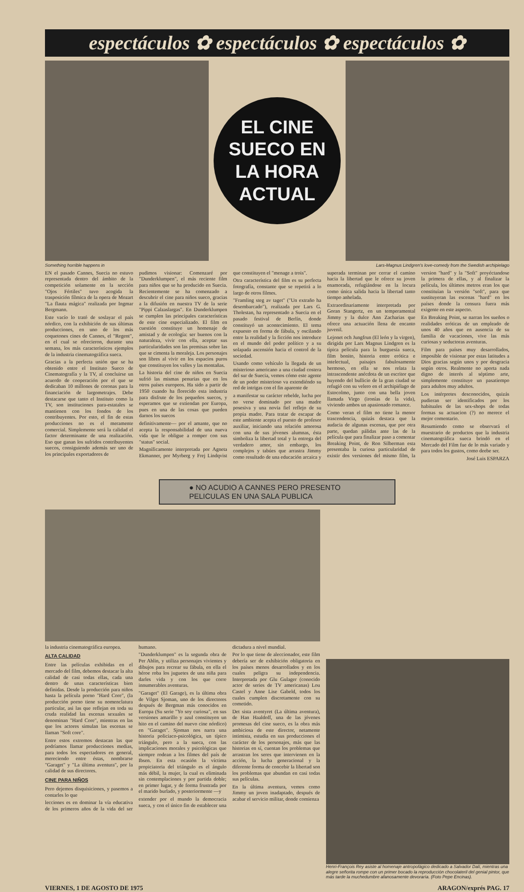espectáculos ✿ espectáculos ✿ espectáculos ✿
EL CINE
SUECO EN
LA HORA
ACTUAL
Something horrible happens in Lars-Magnus Lindgren's love-comedy from the Swedish archipielago
EN el pasado Cannes, Suecia no estuvo representada dentro del ámbito de la competición solamente en la sección "Ojos Fértiles" tuvo acogida la trasposición fílmica de la opera de Mozart "La flauta mágica" realizada por Ingmar Bergmann.
Este vacío lo trató de soslayar el país nórdico, con la exhibición de sus últimas producciones, en uno de los más coquetones cines de Cannes, el "Regent", en el cual se ofrecieron, durante una semana, los más característicos ejemplos de la industria cinematográfica sueca.
Gracias a la perfecta unión que se ha obtenido entre el Instituto Sueco de Cinematografía y la TV, al concluirse un acuerdo de cooperación por el que se dedicaban 10 millones de coronas para la financiación de largometrajes. Debe destacarse que tanto el Instituto como la TV, son instituciones para-estatales se mantienen con los fondos de los contribuyentes. Por esto, el fin de estas producciones no es el meramente comercial. Simplemente será la calidad el factor determinante de una realización. Eso que ganan los sufridos contribuyentes suecos, consiguiendo además ser uno de los principales exportadores de
pudimos visionar: Comenzaré por "Dunderklumpen", el más reciente film para niños que se ha producido en Suecia. Recientemente se ha comenzado a descubrir el cine para niños sueco, gracias a la difusión en nuestra TV de la serie "Pippi Calzaslargas". En Dunderklumpen se cumplen las principales características de este cine especializado. El film en cuestión constituye un homenaje de amistad y de ecología: ser buenos con la naturaleza, vivir con ella, aceptar sus particularidades son las premisas sobre las que se cimenta la moraleja. Los personajes son libres al vivir en los espacios puros que constituyen los valles y las montañas.
La historia del cine de niños en Suecia sufrió las mismas penurias que en los otros países europeos. Ha sido a partir de 1950 cuando ha florecido esta industria para disfrute de los pequeños suecos, y esperamos que se extiendan por Europa, pues en una de las cosas que pueden darnos los suecos
definitivamente— por el amante, que no acepta la responsabilidad de una nueva vida que le obligue a romper con sus "status" social.
Magníficamente interpretada por Agneta Ekmanner, por Myrberg y Frej Lindqvist que constituyen el "menage a trois".
Otra característica del film es su perfecta fotografía, constante que se repetirá a lo largo de otros filmes.
"Framling steg av taget" ("Un extraño ha desembarcado"), realizada por Lars G. Tholestan, ha representado a Suecia en el pasado festival de Berlín, donde constituyó un acontecimiento. El tema expuesto en forma de fábula, y oscilando entre la realidad y la ficción nos introduce en el mundo del poder político y a su solapada ascensión hacia el control de la sociedad.
Usando como vehículo la llegada de un misterioso americano a una ciudad costera del sur de Suecia, vemos cómo este agente de un poder misterioso va extendiéndo su red de intrigas con el fin aparente de
a manifestar su carácter rebelde, lucha por no verse dominado por una madre posesiva y una novia fiel reflejo de su propia madre. Para tratar de escapar de este ambiente acepta el puesto de profesor auxiliar, iniciando una relación amorosa con una de sus jóvenes alumnas, ésta simboliza la libertad total y la entrega del verdadero amor, sin embargo, los complejos y tabúes que arrastra Jimmy como resultado de una educación arcaica y superada terminan por cerrar el camino hacia la libertad que le ofrece su joven enamorada, refugiándose en la locura como única salida hacia la libertad tanto tiempo anhelada.
Extraordinariamente interpretada por Goran Stangertz, en un temperamental Jimmy y la dulce Ann Zacharias que ofrece una actuación llena de encanto juvenil.
Lejonet och Jungfrun (El león y la virgen), dirigida por Lars Magnus Lindgren es la típica película para la burguesía sueca, film bonito, historia entre erótica e intelectual, paisajes fabulosamente hermoso, en ella se nos relata la intrascendente anécdota de un escritor que huyendo del bullicio de la gran ciudad se refugió con su velero en el archipiélago de Estocolmo, junto con una bella joven llamada Virgo (ironías de la vida), viviendo ambos un apasionado romance.
Como veran el film no tiene la menor trascendencia, quizás destaca que la audacia de algunas escenas, que por otra parte, quedan pálidas ante las de la película que para finalizar paso a comentar Breaking Point, de Ron Silberman esta presentaba la curiosa particularidad de existir dos versiones del mismo film, la version "hard" y la "Soft" proyéctandose la primera de ellas, y al finalizar la película, los últimos metros eran los que constituían la versión "soft", para que sustituyeran las escenas "hard" en los países donde la censura fuera más exigente en este aspecto.
En Breaking Point, se narran los sueños o realidades eróticas de un empleado de unos 40 años que en ausencia de su familia de vacaciones, vive las más curiosas y seductoras aventuras.
Film para países muy desarrollados, imposible de visionar por estas latitudes a Dios gracias según unos y por desgracia según otros. Realmente no aporta nada digno de interés al séptimo arte, simplemente constituye un pasatiempo para adultos muy adultos.
Los intérpretes desconocidos, quizás pudieran ser identificados por los habituales de las sex-shops de todas formas su actuacion (?) no merece el mejor comentario.
Resumiendo como se observará el muestrario de productos que la industria cinematográfica sueca brindó en el Mercado del Film fue de lo más variado y para todos los gustos, como deebe ser.
José Luis ESPARZA
● NO ACUDIO A CANNES PERO PRESENTO PELICULAS EN UNA SALA PUBLICA
la industria cinematográfica europea.
ALTA CALIDAD
Entre las películas exhibidas en el mercado del film, debemos destacar la alta calidad de casi todas ellas, cada una dentro de unas características bien definidas. Desde la producción para niños hasta la película porno "Hard Core", (la producción porno tiene su nomenclatura particular, asi las que reflejan en toda su cruda realidad las escenas sexuales se denominan "Hard Core", mientras en las que los actores simulan las escenas se llaman "Soft core".
Entre estos extremos destacan las que podríamos llamar producciones medias, para todos los espectadores en general, mereciendo entre éstas, nombrarse "Garaget" y "La última aventura", por la calidad de sus directores.
CINE PARA NIÑOS
Pero dejemos disquisiciones, y pasemos a contarles lo que
lecciones es en dominar la vía educativa de los primeros años de la vida del ser humano.
"Dunderklumpen" es la segunda obra de Per Ahlin, y utiliza personajes vivientes y dibujos para recrear su fábula, en ella el héroe roba los juguetes de una niña para darles vida y con los que corre innumerables aventuras.
"Garaget" (El Garage), es la última obra de Vilget Sjoman, uno de los directores después de Bergman más conocidos en Europa (Su serie "Yo soy curiosa", en sus versiones amarillo y azul constituyen un hito en el camino del nuevo cine nórdico) en "Garaget". Sjoman nos narra una historia policiaco-psicológica, un típico triángulo, pero a la sueca, con las implicaciones morales y psicológicas que siempre rodean a los filmes del país de Ibsen. En esta ocasión la víctima propiciatoria del triángulo es el ángulo más débil, la mujer, la cual es eliminada sin contemplaciones y por partida doble; en primer lugar, y de forma frustrada por el marido burlado, y posteriormente —y
extender por el mundo la democracia sueca, y con el único fin de establecer una dictadura a nivel mundial.
Por lo que tiene de aleccionador, este film debería ser de exhibición obligatoria en los países menos desarrollados y en los cuales peligra su independencia. Interpretada por Glu Gulager (conocido actor de series de TV americanas) Lou Castel y Anne Lise Gabeld, todos los cuales cumplen discretamente con su cometido.
Det sista aventyret (La última aventura), de Han Haaldoff, una de las jóvenes promesas del cine sueco, es la obra más ambiciosa de este director, netamente intimista, estudia en sus producciones el carácter de los personajes, más que las historias en sí, cuentan los problemas que arrastran los seres que intervienen en la acción, la lucha generacional y la diferente forma de concebir la libertad son los problemas que abundan en casi todas sus películas.
En la última aventura, vemos como Jimmy un joven inadaptado, después de acabar el servicio militar, donde comienza
Henri-François Rey asiste al homenaje antropofágico dedicado a Salvador Dalí, mientras una alegre señorita rompe con un primer bocado la reproducción chocolateril del genial pintor, que más tarde la muchedumbre afanosamente devoraría. (Foto Pepe Encinas).
VIERNES, 1 DE AGOSTO DE 1975 ARAGON/exprés PAG. 17